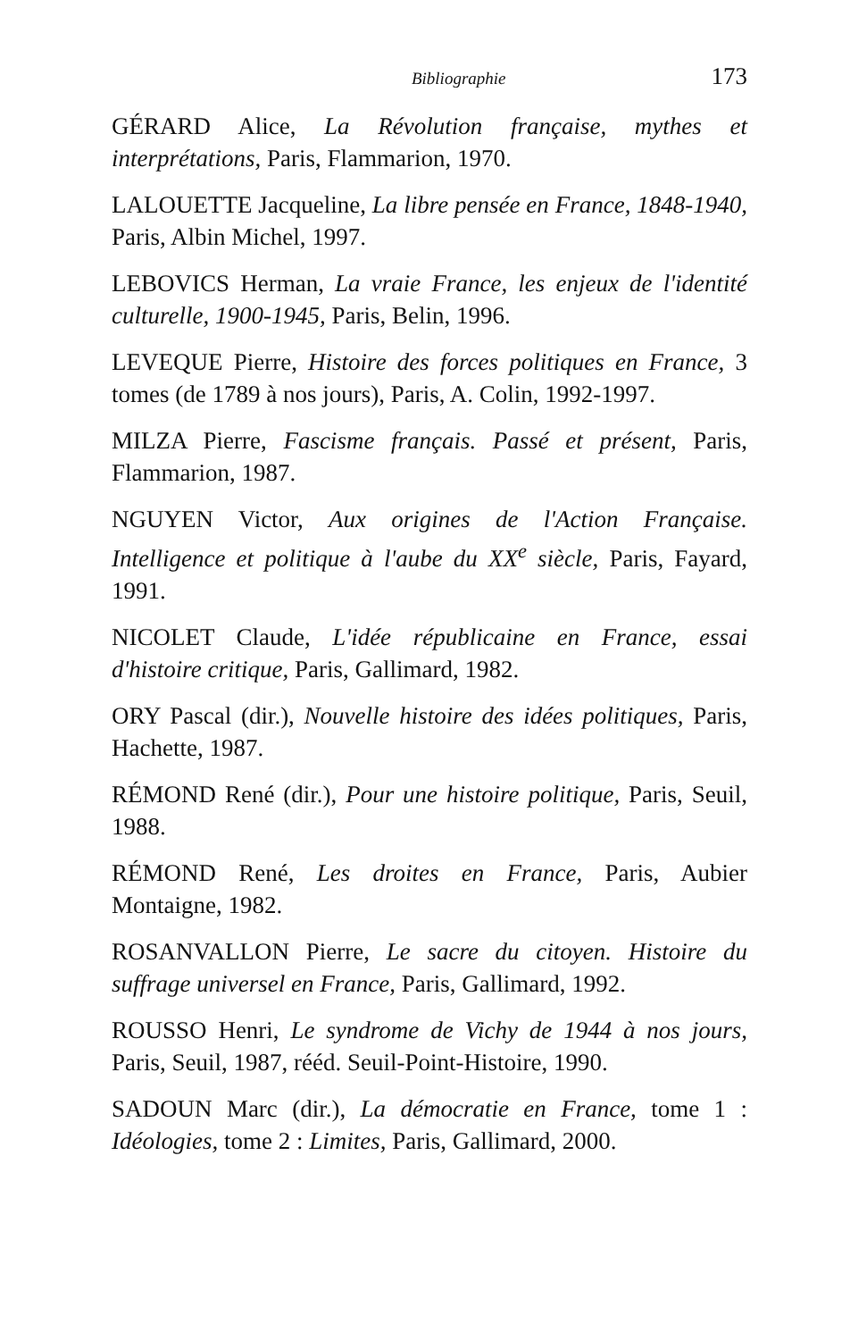Bibliographie 173
GÉRARD Alice, La Révolution française, mythes et interprétations, Paris, Flammarion, 1970.
LALOUETTE Jacqueline, La libre pensée en France, 1848-1940, Paris, Albin Michel, 1997.
LEBOVICS Herman, La vraie France, les enjeux de l'identité culturelle, 1900-1945, Paris, Belin, 1996.
LEVEQUE Pierre, Histoire des forces politiques en France, 3 tomes (de 1789 à nos jours), Paris, A. Colin, 1992-1997.
MILZA Pierre, Fascisme français. Passé et présent, Paris, Flammarion, 1987.
NGUYEN Victor, Aux origines de l'Action Française. Intelligence et politique à l'aube du XX<sup>e</sup> siècle, Paris, Fayard, 1991.
NICOLET Claude, L'idée républicaine en France, essai d'histoire critique, Paris, Gallimard, 1982.
ORY Pascal (dir.), Nouvelle histoire des idées politiques, Paris, Hachette, 1987.
RÉMOND René (dir.), Pour une histoire politique, Paris, Seuil, 1988.
RÉMOND René, Les droites en France, Paris, Aubier Montaigne, 1982.
ROSANVALLON Pierre, Le sacre du citoyen. Histoire du suffrage universel en France, Paris, Gallimard, 1992.
ROUSSO Henri, Le syndrome de Vichy de 1944 à nos jours, Paris, Seuil, 1987, rééd. Seuil-Point-Histoire, 1990.
SADOUN Marc (dir.), La démocratie en France, tome 1 : Idéologies, tome 2 : Limites, Paris, Gallimard, 2000.